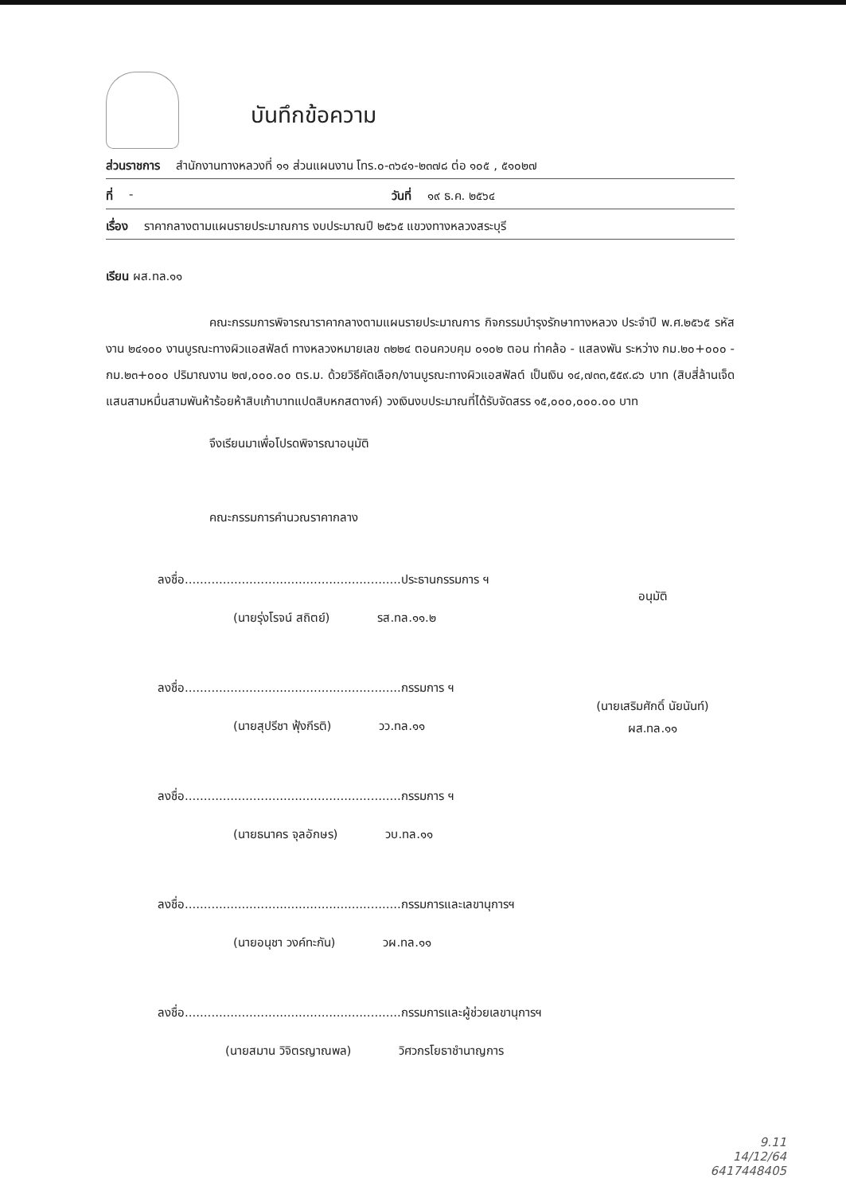บันทึกข้อความ
ส่วนราชการ สำนักงานทางหลวงที่ ๑๑ ส่วนแผนงาน โทร.๐-๓๖๔๑-๒๓๗๘ ต่อ ๑๐๕ , ๕๑๐๒๗
ที่ - วันที่ ๑๙ ธ.ค. ๒๕๖๔
เรื่อง ราคากลางตามแผนรายประมาณการ งบประมาณปี ๒๕๖๕ แขวงทางหลวงสระบุรี
เรียน ผส.ทล.๑๑
คณะกรรมการพิจารณาราคากลางตามแผนรายประมาณการ กิจกรรมบำรุงรักษาทางหลวง ประจำปี พ.ศ.๒๕๖๕ รหัสงาน ๒๔๑๐๐ งานบูรณะทางผิวแอสฟัลต์ ทางหลวงหมายเลข ๓๒๒๔ ตอนควบคุม ๐๑๐๒ ตอน ท่าคล้อ - แสลงพัน ระหว่าง กม.๒๐+๐๐๐ - กม.๒๓+๐๐๐ ปริมาณงาน ๒๗,๐๐๐.๐๐ ตร.ม. ด้วยวิธีคัดเลือก/งานบูรณะทางผิวแอสฟัลต์ เป็นเงิน ๑๔,๗๓๓,๕๕๙.๘๖ บาท (สิบสี่ล้านเจ็ดแสนสามหมื่นสามพันห้าร้อยห้าสิบเก้าบาทแปดสิบหกสตางค์) วงเงินงบประมาณที่ได้รับจัดสรร ๑๕,๐๐๐,๐๐๐.๐๐ บาท
จึงเรียนมาเพื่อโปรดพิจารณาอนุมัติ
คณะกรรมการคำนวณราคากลาง
ลงชื่อ......................................................... ประธานกรรมการ ฯ
(นายรุ่งโรจน์ สถิตย์) รส.ทล.๑๑.๒
ลงชื่อ......................................................... กรรมการ ฯ
(นายสุปรีชา ฟุ้งกีรติ) วว.ทล.๑๑
ลงชื่อ......................................................... กรรมการ ฯ
(นายธนาคร จุลอักษร) วบ.ทล.๑๑
ลงชื่อ......................................................... กรรมการและเลขานุการฯ
(นายอนุชา วงค์ทะกัน) วผ.ทล.๑๑
ลงชื่อ......................................................... กรรมการและผู้ช่วยเลขานุการฯ
(นายสมาน วิจิตรญาณพล) วิศวกรโยธาชำนาญการ
อนุมัติ
(นายเสริมศักดิ์ นัยนันท์)
ผส.ทล.๑๑
9.11
14/12/64
6417448405